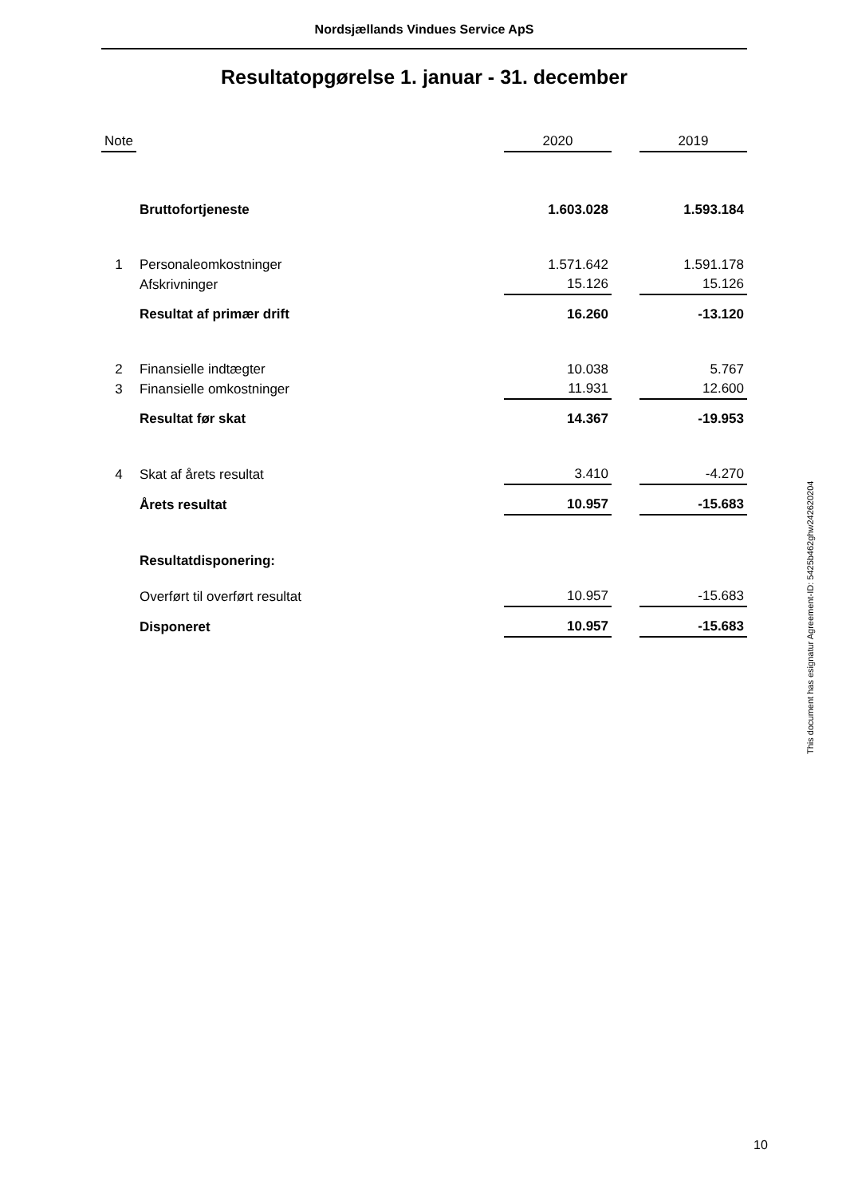Nordsjællands Vindues Service ApS
Resultatopgørelse 1. januar - 31. december
| Note | | 2020 | | 2019 |
| --- | --- | --- | --- | --- |
| | Bruttofortjeneste | 1.603.028 | | 1.593.184 |
| 1 | Personaleomkostninger | 1.571.642 | | 1.591.178 |
| | Afskrivninger | 15.126 | | 15.126 |
| | Resultat af primær drift | 16.260 | | -13.120 |
| 2 | Finansielle indtægter | 10.038 | | 5.767 |
| 3 | Finansielle omkostninger | 11.931 | | 12.600 |
| | Resultat før skat | 14.367 | | -19.953 |
| 4 | Skat af årets resultat | 3.410 | | -4.270 |
| | Årets resultat | 10.957 | | -15.683 |
| | Resultatdisponering: | | | |
| | Overført til overført resultat | 10.957 | | -15.683 |
| | Disponeret | 10.957 | | -15.683 |
This document has esignatur Agreement-ID: 5425b462ghw242620204
10